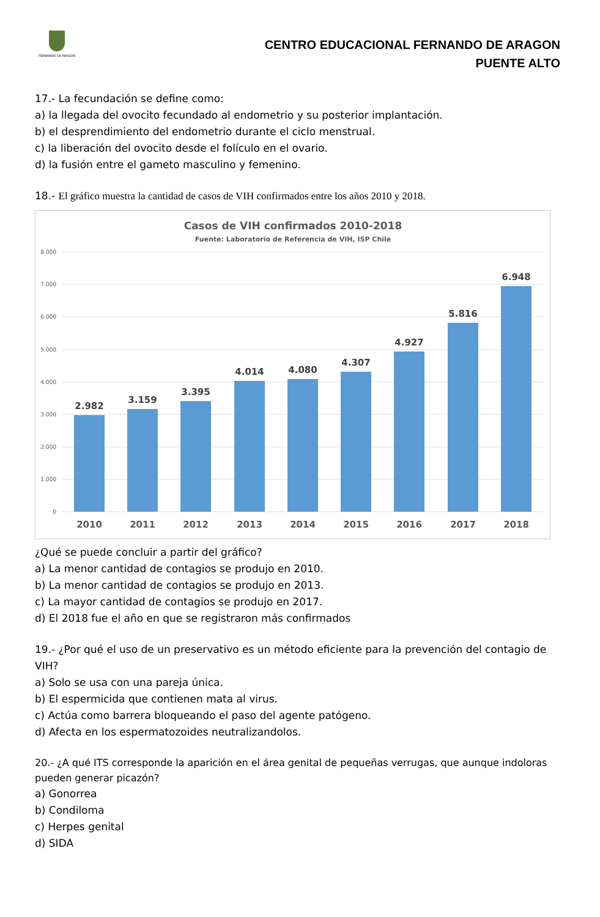FERNANDO DE ARAGÓN
CENTRO EDUCACIONAL FERNANDO DE ARAGON
PUENTE ALTO
17.- La fecundación se define como:
a) la llegada del ovocito fecundado al endometrio y su posterior implantación.
b) el desprendimiento del endometrio durante el ciclo menstrual.
c) la liberación del ovocito desde el folículo en el ovario.
d) la fusión entre el gameto masculino y femenino.
18.- El gráfico muestra la cantidad de casos de VIH confirmados entre los años 2010 y 2018.
Casos de VIH confirmados 2010-2018
Fuente: Laboratorio de Referencia de VIH, ISP Chile
8.000
7.000
6.000
5.000
4.000
3.000
2.000
1.000
0
2.982
3.159
3.395
4.014
4.080
4.307
4.927
5.816
6.948
2010
2011
2012
2013
2014
2015
2016
2017
2018
¿Qué se puede concluir a partir del gráfico?
a) La menor cantidad de contagios se produjo en 2010.
b) La menor cantidad de contagios se produjo en 2013.
c) La mayor cantidad de contagios se produjo en 2017.
d) El 2018 fue el año en que se registraron más confirmados
19.- ¿Por qué el uso de un preservativo es un método eficiente para la prevención del contagio de VIH?
a) Solo se usa con una pareja única.
b) El espermicida que contienen mata al virus.
c) Actúa como barrera bloqueando el paso del agente patógeno.
d) Afecta en los espermatozoides neutralizandolos.
20.- ¿A qué ITS corresponde la aparición en el área genital de pequeñas verrugas, que aunque indoloras pueden generar picazón?
a) Gonorrea
b) Condiloma
c) Herpes genital
d) SIDA